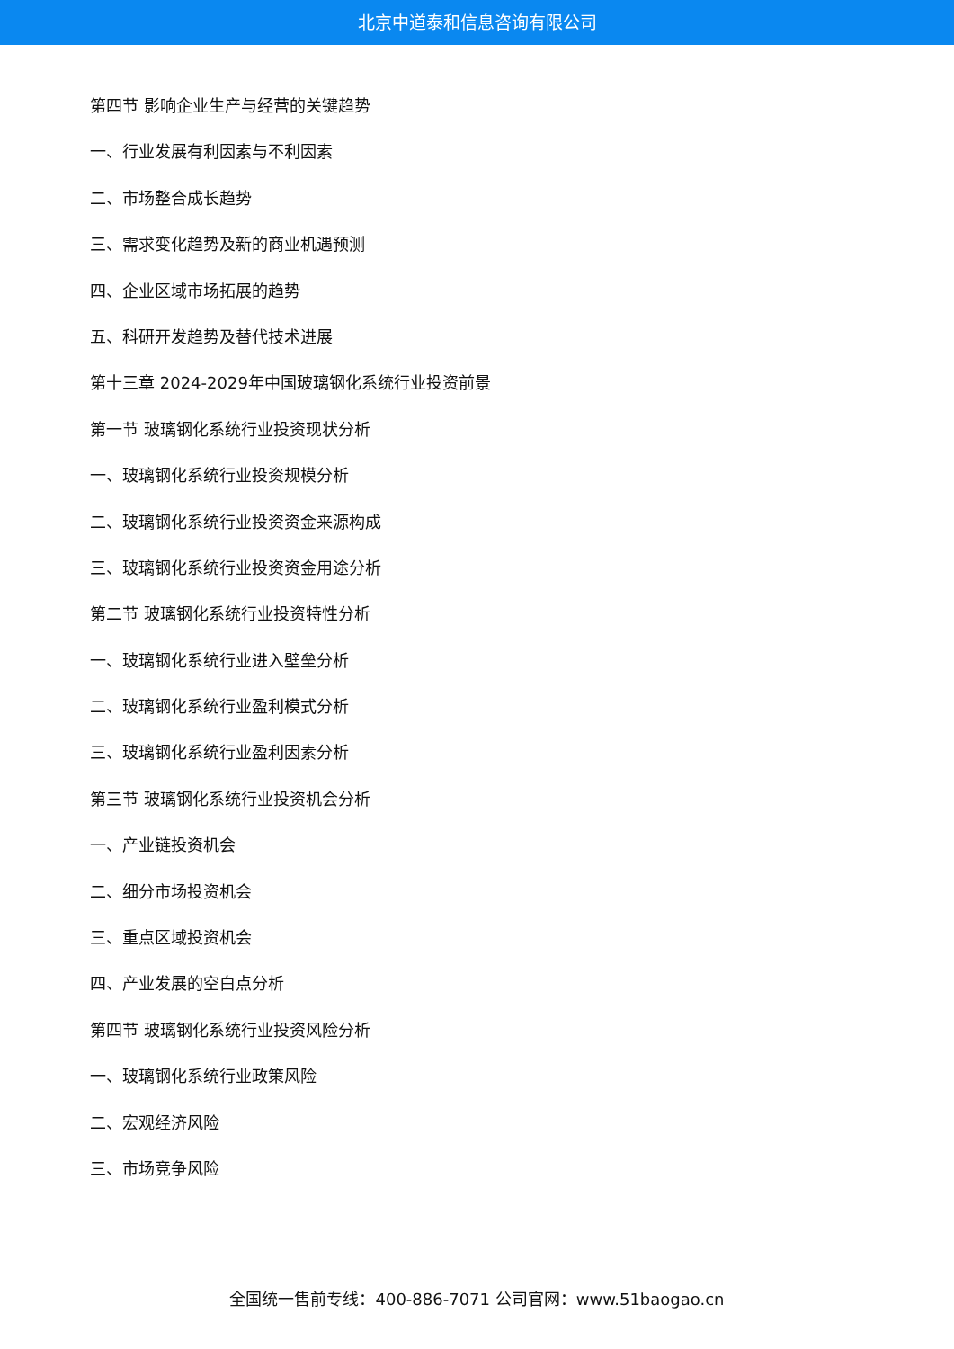北京中道泰和信息咨询有限公司
第四节 影响企业生产与经营的关键趋势
一、行业发展有利因素与不利因素
二、市场整合成长趋势
三、需求变化趋势及新的商业机遇预测
四、企业区域市场拓展的趋势
五、科研开发趋势及替代技术进展
第十三章 2024-2029年中国玻璃钢化系统行业投资前景
第一节 玻璃钢化系统行业投资现状分析
一、玻璃钢化系统行业投资规模分析
二、玻璃钢化系统行业投资资金来源构成
三、玻璃钢化系统行业投资资金用途分析
第二节 玻璃钢化系统行业投资特性分析
一、玻璃钢化系统行业进入壁垒分析
二、玻璃钢化系统行业盈利模式分析
三、玻璃钢化系统行业盈利因素分析
第三节 玻璃钢化系统行业投资机会分析
一、产业链投资机会
二、细分市场投资机会
三、重点区域投资机会
四、产业发展的空白点分析
第四节 玻璃钢化系统行业投资风险分析
一、玻璃钢化系统行业政策风险
二、宏观经济风险
三、市场竞争风险
全国统一售前专线：400-886-7071 公司官网：www.51baogao.cn